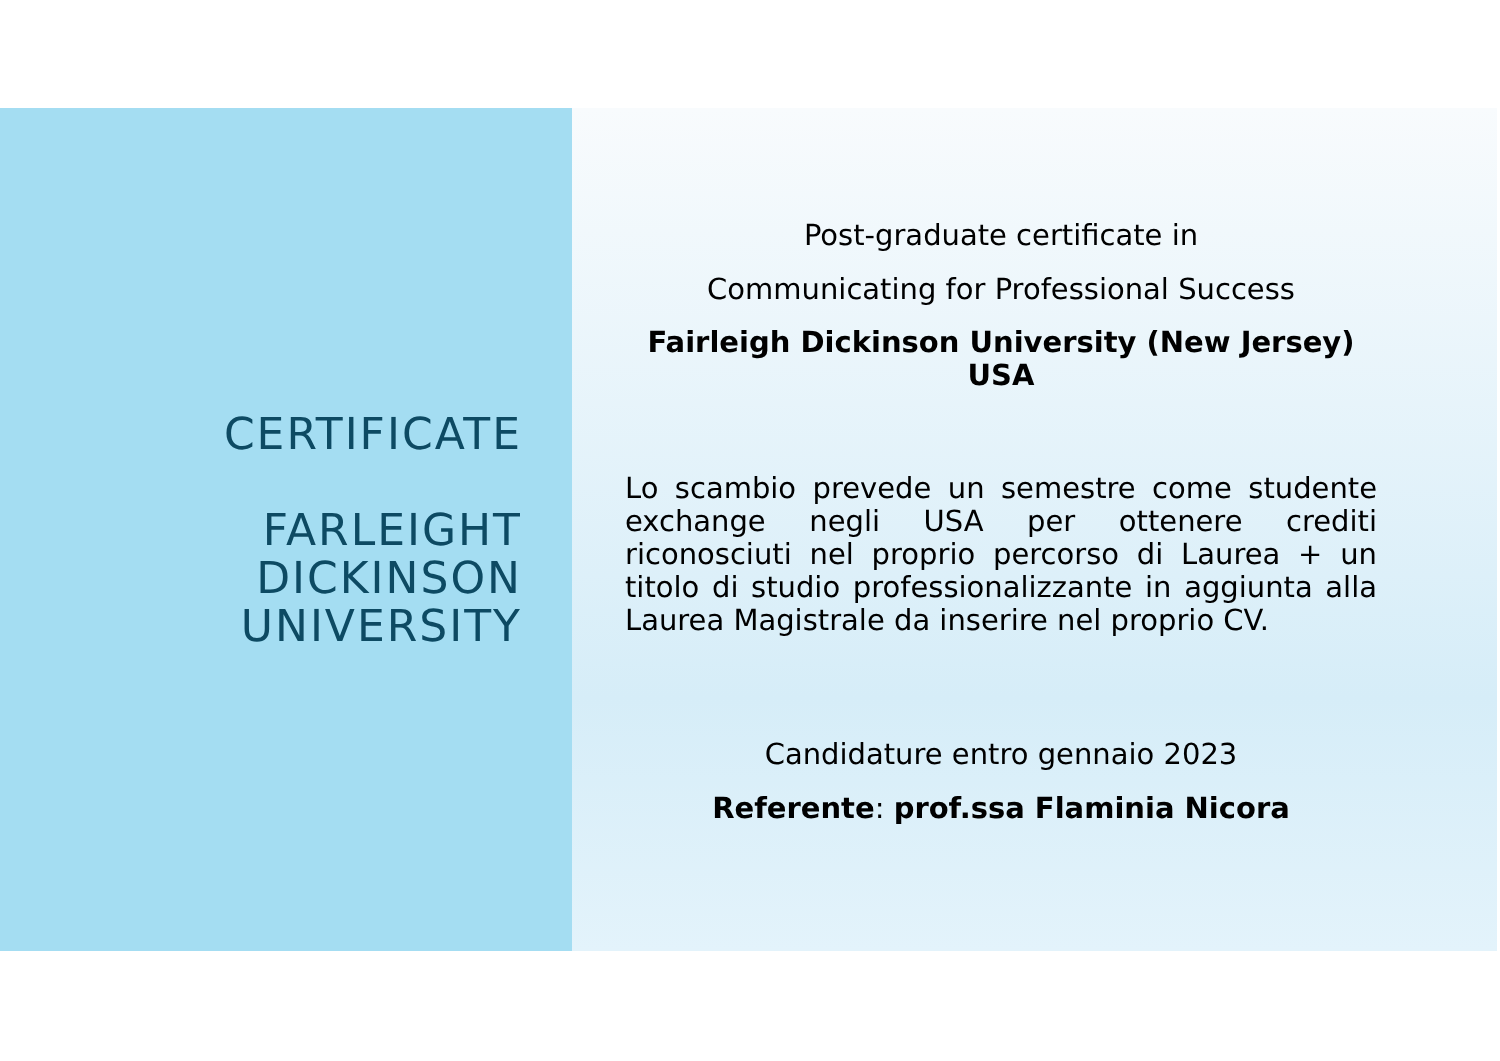CERTIFICATE
FARLEIGHT
DICKINSON
UNIVERSITY
Post-graduate certificate in
Communicating for Professional Success
Fairleigh Dickinson University (New Jersey)
USA
Lo scambio prevede un semestre come studente exchange negli USA per ottenere crediti riconosciuti nel proprio percorso di Laurea + un titolo di studio professionalizzante in aggiunta alla Laurea Magistrale da inserire nel proprio CV.
Candidature entro gennaio 2023
Referente: prof.ssa Flaminia Nicora